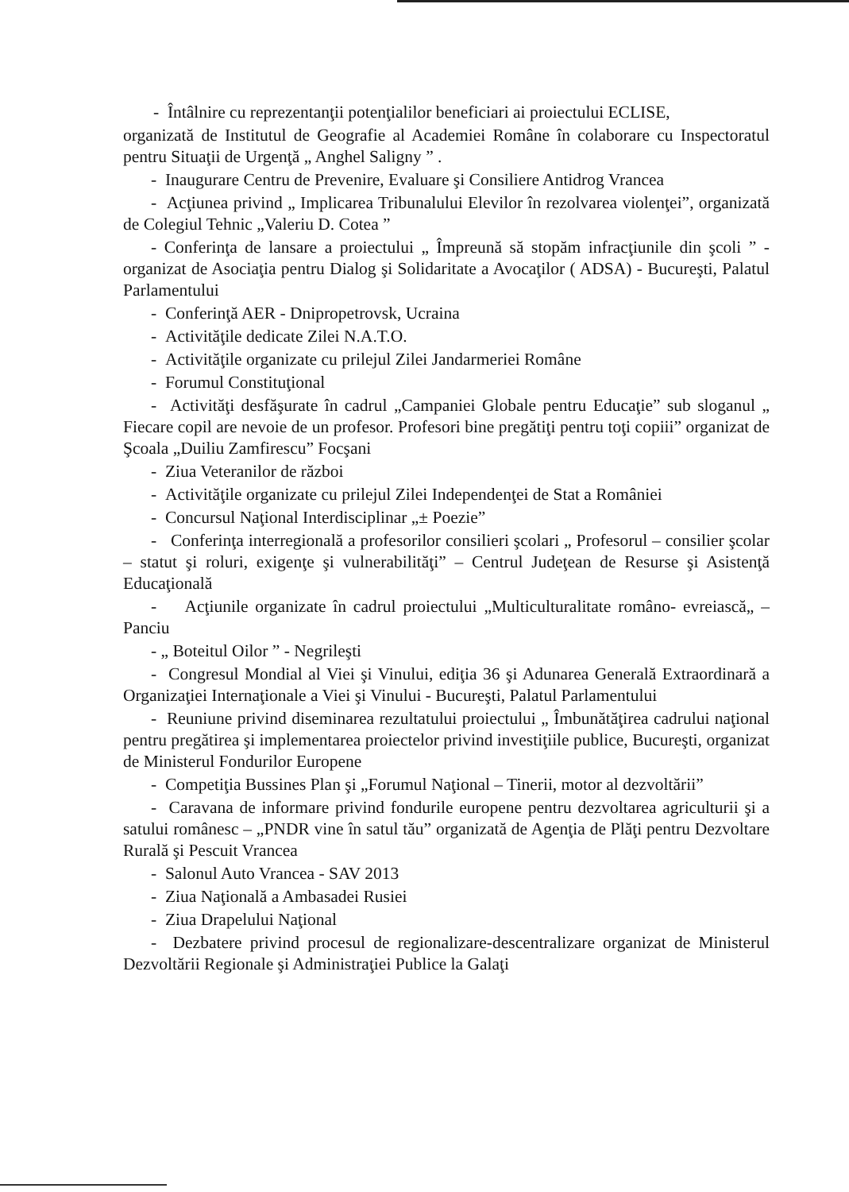- Întâlnire cu reprezentanţii potenţialilor beneficiari ai proiectului ECLISE,
organizată de Institutul de Geografie al Academiei Române în colaborare cu Inspectoratul pentru Situaţii de Urgenţă „ Anghel Saligny ” .
- Inaugurare Centru de Prevenire, Evaluare şi Consiliere Antidrog Vrancea
- Acţiunea privind „ Implicarea Tribunalului Elevilor în rezolvarea violenţei”, organizată de Colegiul Tehnic „Valeriu D. Cotea ”
- Conferinţa de lansare a proiectului „ Împreună să stopăm infracţiunile din şcoli ” - organizat de Asociaţia pentru Dialog şi Solidaritate a Avocaţilor ( ADSA) - Bucureşti, Palatul Parlamentului
- Conferinţă AER - Dnipropetrovsk, Ucraina
- Activităţile dedicate Zilei N.A.T.O.
- Activităţile organizate cu prilejul Zilei Jandarmeriei Române
- Forumul Constituţional
- Activităţi desfăşurate în cadrul „Campaniei Globale pentru Educaţie” sub sloganul „ Fiecare copil are nevoie de un profesor. Profesori bine pregătiţi pentru toţi copiii” organizat de Şcoala „Duiliu Zamfirescu” Focşani
- Ziua Veteranilor de război
- Activităţile organizate cu prilejul Zilei Independenţei de Stat a României
- Concursul Naţional Interdisciplinar „± Poezie”
- Conferinţa interregională a profesorilor consilieri şcolari „ Profesorul – consilier şcolar – statut şi roluri, exigenţe şi vulnerabilităţi” – Centrul Judeţean de Resurse şi Asistenţă Educaţională
- Acţiunile organizate în cadrul proiectului „Multiculturalitate româno- evreiască„ – Panciu
- „ Boteitul Oilor ” - Negrileşti
- Congresul Mondial al Viei şi Vinului, ediţia 36 şi Adunarea Generală Extraordinară a Organizaţiei Internaţionale a Viei şi Vinului - Bucureşti, Palatul Parlamentului
- Reuniune privind diseminarea rezultatului proiectului „ Îmbunătăţirea cadrului naţional pentru pregătirea şi implementarea proiectelor privind investiţiile publice, Bucureşti, organizat de Ministerul Fondurilor Europene
- Competiţia Bussines Plan şi „Forumul Naţional – Tinerii, motor al dezvoltării”
- Caravana de informare privind fondurile europene pentru dezvoltarea agriculturii şi a satului românesc – „PNDR vine în satul tău” organizată de Agenţia de Plăţi pentru Dezvoltare Rurală şi Pescuit Vrancea
- Salonul Auto Vrancea - SAV 2013
- Ziua Naţională a Ambasadei Rusiei
- Ziua Drapelului Naţional
- Dezbatere privind procesul de regionalizare-descentralizare organizat de Ministerul Dezvoltării Regionale şi Administraţiei Publice la Galaţi